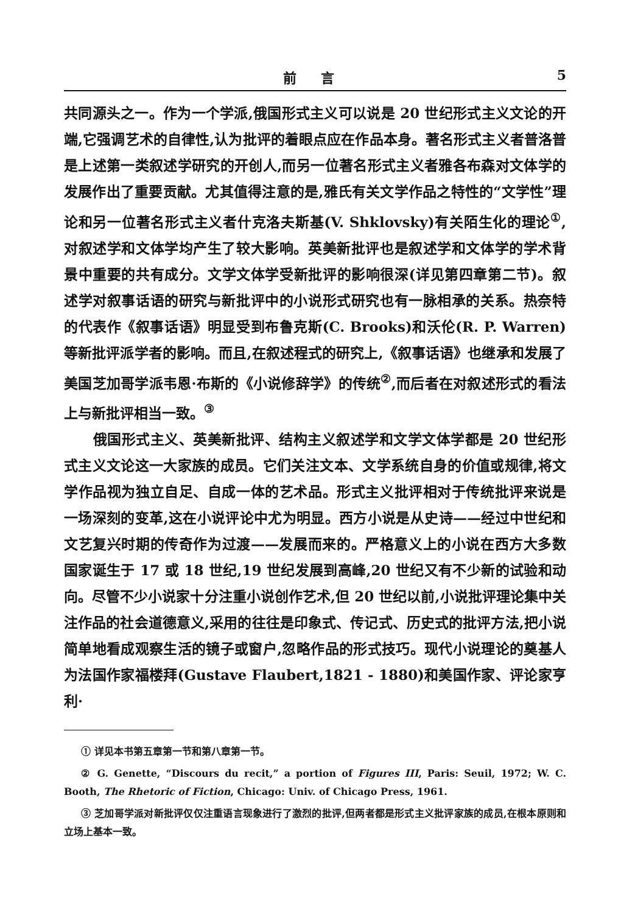前言 5
共同源头之一。作为一个学派,俄国形式主义可以说是 20 世纪形式主义文论的开端,它强调艺术的自律性,认为批评的着眼点应在作品本身。著名形式主义者普洛普是上述第一类叙述学研究的开创人,而另一位著名形式主义者雅各布森对文体学的发展作出了重要贡献。尤其值得注意的是,雅氏有关文学作品之特性的“文学性”理论和另一位著名形式主义者什克洛夫斯基(V. Shklovsky)有关陌生化的理论<sup>①</sup>,对叙述学和文体学均产生了较大影响。英美新批评也是叙述学和文体学的学术背景中重要的共有成分。文学文体学受新批评的影响很深(详见第四章第二节)。叙述学对叙事话语的研究与新批评中的小说形式研究也有一脉相承的关系。热奈特的代表作《叙事话语》明显受到布鲁克斯(C. Brooks)和沃伦(R. P. Warren)等新批评派学者的影响。而且,在叙述程式的研究上,《叙事话语》也继承和发展了美国芝加哥学派韦恩·布斯的《小说修辞学》的传统<sup>②</sup>,而后者在对叙述形式的看法上与新批评相当一致。<sup>③</sup>
俄国形式主义、英美新批评、结构主义叙述学和文学文体学都是 20 世纪形式主义文论这一大家族的成员。它们关注文本、文学系统自身的价值或规律,将文学作品视为独立自足、自成一体的艺术品。形式主义批评相对于传统批评来说是一场深刻的变革,这在小说评论中尤为明显。西方小说是从史诗——经过中世纪和文艺复兴时期的传奇作为过渡——发展而来的。严格意义上的小说在西方大多数国家诞生于 17 或 18 世纪,19 世纪发展到高峰,20 世纪又有不少新的试验和动向。尽管不少小说家十分注重小说创作艺术,但 20 世纪以前,小说批评理论集中关注作品的社会道德意义,采用的往往是印象式、传记式、历史式的批评方法,把小说简单地看成观察生活的镜子或窗户,忽略作品的形式技巧。现代小说理论的奠基人为法国作家福楼拜(Gustave Flaubert,1821 - 1880)和美国作家、评论家亨利·
① 详见本书第五章第一节和第八章第一节。
② G. Genette, “Discours du recit,” a portion of Figures III, Paris: Seuil, 1972; W. C. Booth, The Rhetoric of Fiction, Chicago: Univ. of Chicago Press, 1961.
③ 芝加哥学派对新批评仅仅注重语言现象进行了激烈的批评,但两者都是形式主义批评家族的成员,在根本原则和立场上基本一致。